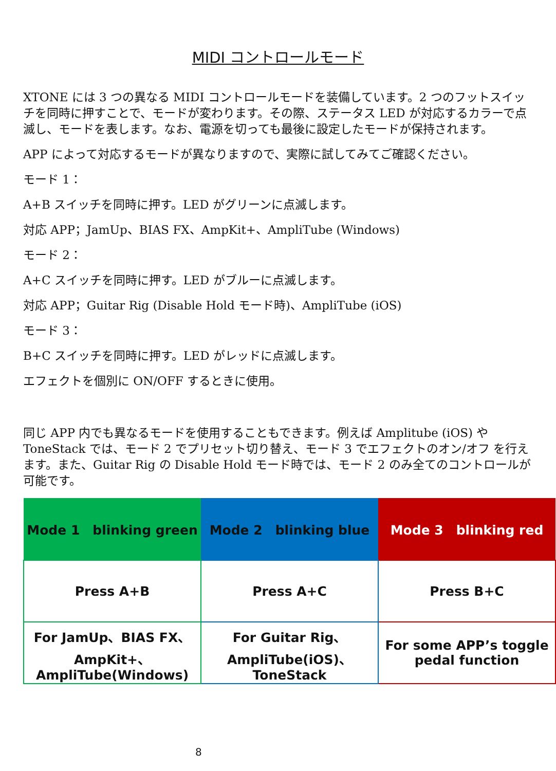MIDI コントロールモード
XTONE には 3 つの異なる MIDI コントロールモードを装備しています。2 つのフットスイッチを同時に押すことで、モードが変わります。その際、ステータス LED が対応するカラーで点滅し、モードを表します。なお、電源を切っても最後に設定したモードが保持されます。
APP によって対応するモードが異なりますので、実際に試してみてご確認ください。
モード 1：
A+B スイッチを同時に押す。LED がグリーンに点滅します。
対応 APP；JamUp、BIAS FX、AmpKit+、AmpliTube (Windows)
モード 2：
A+C スイッチを同時に押す。LED がブルーに点滅します。
対応 APP；Guitar Rig (Disable Hold モード時)、AmpliTube (iOS)
モード 3：
B+C スイッチを同時に押す。LED がレッドに点滅します。
エフェクトを個別に ON/OFF するときに使用。
同じ APP 内でも異なるモードを使用することもできます。例えば Amplitube (iOS) や ToneStack では、モード 2 でプリセット切り替え、モード 3 でエフェクトのオン/オフ を行えます。また、Guitar Rig の Disable Hold モード時では、モード 2 のみ全てのコントロールが可能です。
| Mode 1 blinking green | Mode 2 blinking blue | Mode 3 blinking red |
| --- | --- | --- |
| Press A+B | Press A+C | Press B+C |
| For JamUp、BIAS FX、 AmpKit+、 AmpliTube(Windows) | For Guitar Rig、 AmpliTube(iOS)、 ToneStack | For some APP’s toggle pedal function |
8